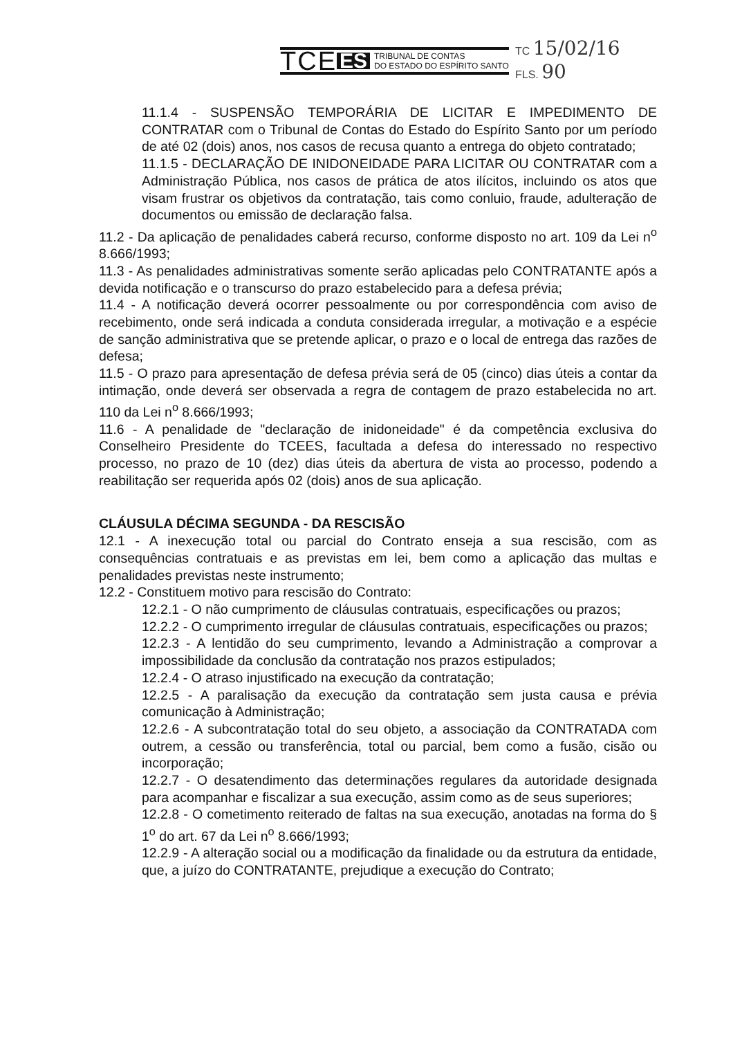TCE ES TRIBUNAL DE CONTAS
DO ESTADO DO ESPÍRITO SANTO
TC 15/02/16
FLS. 90
11.1.4 - SUSPENSÃO TEMPORÁRIA DE LICITAR E IMPEDIMENTO DE CONTRATAR com o Tribunal de Contas do Estado do Espírito Santo por um período de até 02 (dois) anos, nos casos de recusa quanto a entrega do objeto contratado;
11.1.5 - DECLARAÇÃO DE INIDONEIDADE PARA LICITAR OU CONTRATAR com a Administração Pública, nos casos de prática de atos ilícitos, incluindo os atos que visam frustrar os objetivos da contratação, tais como conluio, fraude, adulteração de documentos ou emissão de declaração falsa.
11.2 - Da aplicação de penalidades caberá recurso, conforme disposto no art. 109 da Lei n<sup>o</sup> 8.666/1993;
11.3 - As penalidades administrativas somente serão aplicadas pelo CONTRATANTE após a devida notificação e o transcurso do prazo estabelecido para a defesa prévia;
11.4 - A notificação deverá ocorrer pessoalmente ou por correspondência com aviso de recebimento, onde será indicada a conduta considerada irregular, a motivação e a espécie de sanção administrativa que se pretende aplicar, o prazo e o local de entrega das razões de defesa;
11.5 - O prazo para apresentação de defesa prévia será de 05 (cinco) dias úteis a contar da intimação, onde deverá ser observada a regra de contagem de prazo estabelecida no art. 110 da Lei n<sup>o</sup> 8.666/1993;
11.6 - A penalidade de "declaração de inidoneidade" é da competência exclusiva do Conselheiro Presidente do TCEES, facultada a defesa do interessado no respectivo processo, no prazo de 10 (dez) dias úteis da abertura de vista ao processo, podendo a reabilitação ser requerida após 02 (dois) anos de sua aplicação.
CLÁUSULA DÉCIMA SEGUNDA - DA RESCISÃO
12.1 - A inexecução total ou parcial do Contrato enseja a sua rescisão, com as consequências contratuais e as previstas em lei, bem como a aplicação das multas e penalidades previstas neste instrumento;
12.2 - Constituem motivo para rescisão do Contrato:
12.2.1 - O não cumprimento de cláusulas contratuais, especificações ou prazos;
12.2.2 - O cumprimento irregular de cláusulas contratuais, especificações ou prazos;
12.2.3 - A lentidão do seu cumprimento, levando a Administração a comprovar a impossibilidade da conclusão da contratação nos prazos estipulados;
12.2.4 - O atraso injustificado na execução da contratação;
12.2.5 - A paralisação da execução da contratação sem justa causa e prévia comunicação à Administração;
12.2.6 - A subcontratação total do seu objeto, a associação da CONTRATADA com outrem, a cessão ou transferência, total ou parcial, bem como a fusão, cisão ou incorporação;
12.2.7 - O desatendimento das determinações regulares da autoridade designada para acompanhar e fiscalizar a sua execução, assim como as de seus superiores;
12.2.8 - O cometimento reiterado de faltas na sua execução, anotadas na forma do § 1<sup>o</sup> do art. 67 da Lei n<sup>o</sup> 8.666/1993;
12.2.9 - A alteração social ou a modificação da finalidade ou da estrutura da entidade, que, a juízo do CONTRATANTE, prejudique a execução do Contrato;